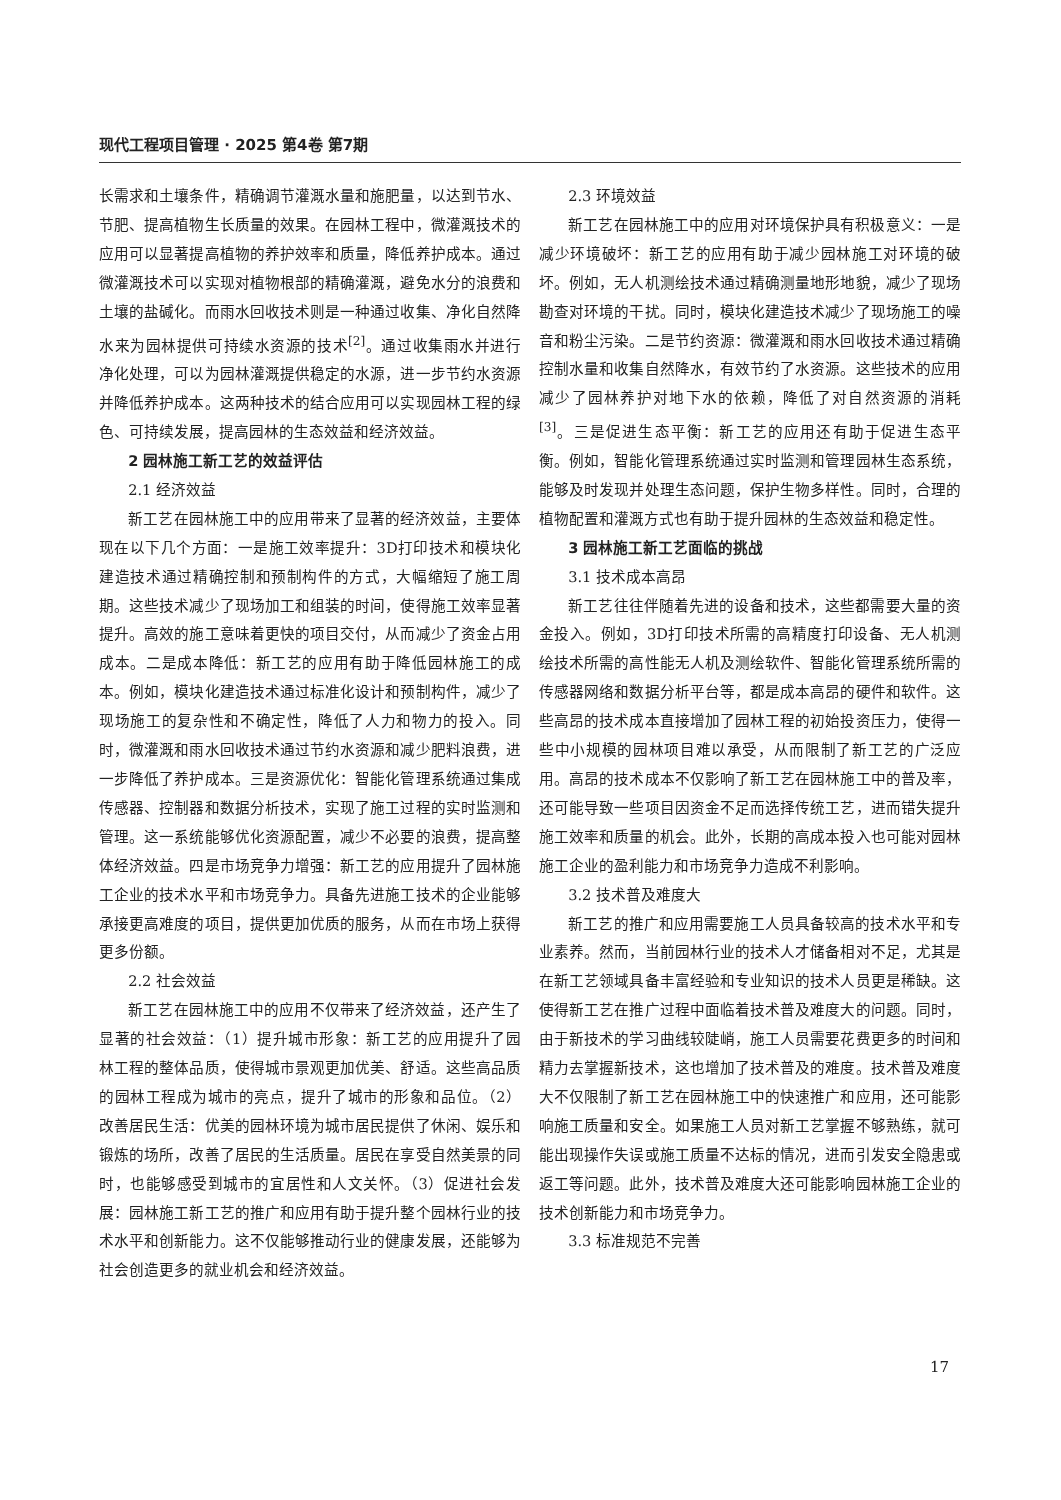现代工程项目管理 · 2025 第4卷 第7期
长需求和土壤条件，精确调节灌溉水量和施肥量，以达到节水、节肥、提高植物生长质量的效果。在园林工程中，微灌溉技术的应用可以显著提高植物的养护效率和质量，降低养护成本。通过微灌溉技术可以实现对植物根部的精确灌溉，避免水分的浪费和土壤的盐碱化。而雨水回收技术则是一种通过收集、净化自然降水来为园林提供可持续水资源的技术<sup>[2]</sup>。通过收集雨水并进行净化处理，可以为园林灌溉提供稳定的水源，进一步节约水资源并降低养护成本。这两种技术的结合应用可以实现园林工程的绿色、可持续发展，提高园林的生态效益和经济效益。
2 园林施工新工艺的效益评估
2.1 经济效益
新工艺在园林施工中的应用带来了显著的经济效益，主要体现在以下几个方面：一是施工效率提升：3D打印技术和模块化建造技术通过精确控制和预制构件的方式，大幅缩短了施工周期。这些技术减少了现场加工和组装的时间，使得施工效率显著提升。高效的施工意味着更快的项目交付，从而减少了资金占用成本。二是成本降低：新工艺的应用有助于降低园林施工的成本。例如，模块化建造技术通过标准化设计和预制构件，减少了现场施工的复杂性和不确定性，降低了人力和物力的投入。同时，微灌溉和雨水回收技术通过节约水资源和减少肥料浪费，进一步降低了养护成本。三是资源优化：智能化管理系统通过集成传感器、控制器和数据分析技术，实现了施工过程的实时监测和管理。这一系统能够优化资源配置，减少不必要的浪费，提高整体经济效益。四是市场竞争力增强：新工艺的应用提升了园林施工企业的技术水平和市场竞争力。具备先进施工技术的企业能够承接更高难度的项目，提供更加优质的服务，从而在市场上获得更多份额。
2.2 社会效益
新工艺在园林施工中的应用不仅带来了经济效益，还产生了显著的社会效益：（1）提升城市形象：新工艺的应用提升了园林工程的整体品质，使得城市景观更加优美、舒适。这些高品质的园林工程成为城市的亮点，提升了城市的形象和品位。（2）改善居民生活：优美的园林环境为城市居民提供了休闲、娱乐和锻炼的场所，改善了居民的生活质量。居民在享受自然美景的同时，也能够感受到城市的宜居性和人文关怀。（3）促进社会发展：园林施工新工艺的推广和应用有助于提升整个园林行业的技术水平和创新能力。这不仅能够推动行业的健康发展，还能够为社会创造更多的就业机会和经济效益。
2.3 环境效益
新工艺在园林施工中的应用对环境保护具有积极意义：一是减少环境破坏：新工艺的应用有助于减少园林施工对环境的破坏。例如，无人机测绘技术通过精确测量地形地貌，减少了现场勘查对环境的干扰。同时，模块化建造技术减少了现场施工的噪音和粉尘污染。二是节约资源：微灌溉和雨水回收技术通过精确控制水量和收集自然降水，有效节约了水资源。这些技术的应用减少了园林养护对地下水的依赖，降低了对自然资源的消耗<sup>[3]</sup>。三是促进生态平衡：新工艺的应用还有助于促进生态平衡。例如，智能化管理系统通过实时监测和管理园林生态系统，能够及时发现并处理生态问题，保护生物多样性。同时，合理的植物配置和灌溉方式也有助于提升园林的生态效益和稳定性。
3 园林施工新工艺面临的挑战
3.1 技术成本高昂
新工艺往往伴随着先进的设备和技术，这些都需要大量的资金投入。例如，3D打印技术所需的高精度打印设备、无人机测绘技术所需的高性能无人机及测绘软件、智能化管理系统所需的传感器网络和数据分析平台等，都是成本高昂的硬件和软件。这些高昂的技术成本直接增加了园林工程的初始投资压力，使得一些中小规模的园林项目难以承受，从而限制了新工艺的广泛应用。高昂的技术成本不仅影响了新工艺在园林施工中的普及率，还可能导致一些项目因资金不足而选择传统工艺，进而错失提升施工效率和质量的机会。此外，长期的高成本投入也可能对园林施工企业的盈利能力和市场竞争力造成不利影响。
3.2 技术普及难度大
新工艺的推广和应用需要施工人员具备较高的技术水平和专业素养。然而，当前园林行业的技术人才储备相对不足，尤其是在新工艺领域具备丰富经验和专业知识的技术人员更是稀缺。这使得新工艺在推广过程中面临着技术普及难度大的问题。同时，由于新技术的学习曲线较陡峭，施工人员需要花费更多的时间和精力去掌握新技术，这也增加了技术普及的难度。技术普及难度大不仅限制了新工艺在园林施工中的快速推广和应用，还可能影响施工质量和安全。如果施工人员对新工艺掌握不够熟练，就可能出现操作失误或施工质量不达标的情况，进而引发安全隐患或返工等问题。此外，技术普及难度大还可能影响园林施工企业的技术创新能力和市场竞争力。
3.3 标准规范不完善
17